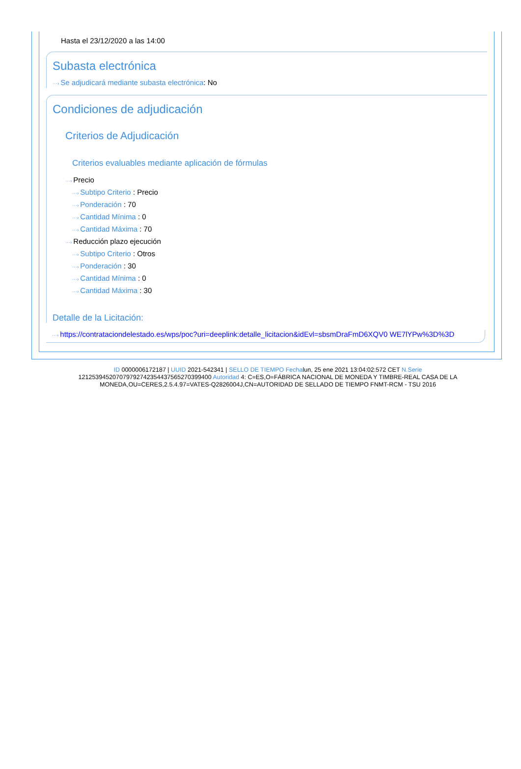Hasta el 23/12/2020 a las 14:00
Subasta electrónica
···› Se adjudicará mediante subasta electrónica: No
Condiciones de adjudicación
Criterios de Adjudicación
Criterios evaluables mediante aplicación de fórmulas
···› Precio
···› Subtipo Criterio : Precio
···› Ponderación : 70
···› Cantidad Mínima : 0
···› Cantidad Máxima : 70
···› Reducción plazo ejecución
···› Subtipo Criterio : Otros
···› Ponderación : 30
···› Cantidad Mínima : 0
···› Cantidad Máxima : 30
Detalle de la Licitación:
···› https://contrataciondelestado.es/wps/poc?uri=deeplink:detalle_licitacion&idEvl=sbsmDraFmD6XQV0 WE7lYPw%3D%3D
ID 0000006172187 | UUID 2021-542341 | SELLO DE TIEMPO Fechalun, 25 ene 2021 13:04:02:572 CET N.Serie 121253945207079792742354437565270399400 Autoridad 4: C=ES,O=FÁBRICA NACIONAL DE MONEDA Y TIMBRE-REAL CASA DE LA MONEDA,OU=CERES,2.5.4.97=VATES-Q2826004J,CN=AUTORIDAD DE SELLADO DE TIEMPO FNMT-RCM - TSU 2016